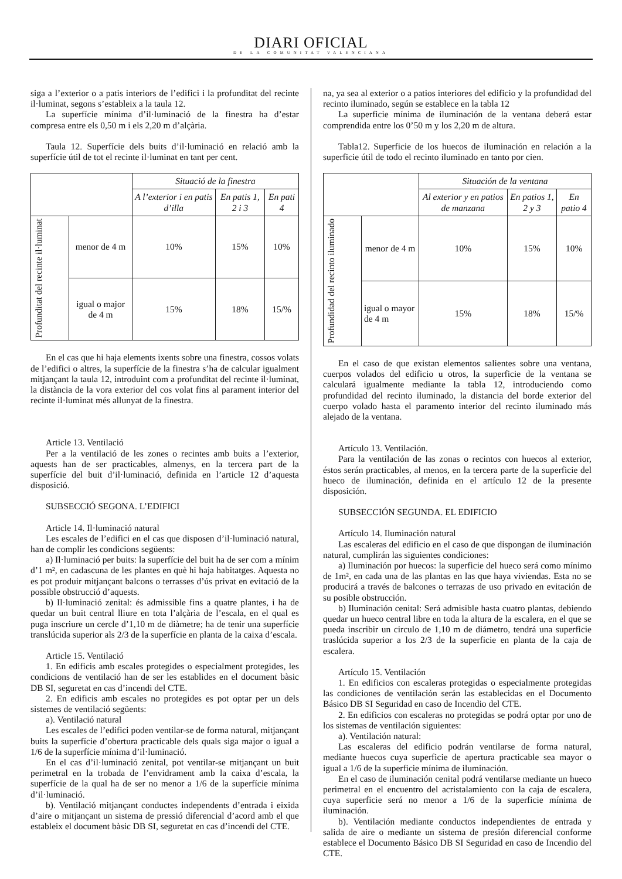DIARI OFICIAL
DE LA COMUNITAT VALENCIANA
siga a l’exterior o a patis interiors de l’edifici i la profunditat del recinte il·luminat, segons s’estableix a la taula 12.
La superfície mínima d’il·luminació de la finestra ha d’estar compresa entre els 0,50 m i els 2,20 m d’alçària.
Taula 12. Superfície dels buits d’il·luminació en relació amb la superfície útil de tot el recinte il·luminat en tant per cent.
| | | Situació de la finestra | | |
| | | A l’exterior i en patis d’illa | En patis 1, 2 i 3 | En pati 4 |
| Profunditat del recinte il·luminat | menor de 4 m | 10% | 15% | 10% |
| | igual o major de 4 m | 15% | 18% | 15/% |
En el cas que hi haja elements ixents sobre una finestra, cossos volats de l’edifici o altres, la superfície de la finestra s’ha de calcular igualment mitjançant la taula 12, introduint com a profunditat del recinte il·luminat, la distància de la vora exterior del cos volat fins al parament interior del recinte il·luminat més allunyat de la finestra.
Article 13. Ventilació
Per a la ventilació de les zones o recintes amb buits a l’exterior, aquests han de ser practicables, almenys, en la tercera part de la superfície del buit d’il·luminació, definida en l’article 12 d’aquesta disposició.
SUBSECCIÓ SEGONA. L’EDIFICI
Article 14. Il·luminació natural
Les escales de l’edifici en el cas que disposen d’il·luminació natural, han de complir les condicions següents:
a) Il·luminació per buits: la superfície del buit ha de ser com a mínim d’1 m², en cadascuna de les plantes en què hi haja habitatges. Aquesta no es pot produir mitjançant balcons o terrasses d’ús privat en evitació de la possible obstrucció d’aquests.
b) Il·luminació zenital: és admissible fins a quatre plantes, i ha de quedar un buit central lliure en tota l’alçària de l’escala, en el qual es puga inscriure un cercle d’1,10 m de diàmetre; ha de tenir una superfície translúcida superior als 2/3 de la superfície en planta de la caixa d’escala.
Article 15. Ventilació
1. En edificis amb escales protegides o especialment protegides, les condicions de ventilació han de ser les establides en el document bàsic DB SI, seguretat en cas d’incendi del CTE.
2. En edificis amb escales no protegides es pot optar per un dels sistemes de ventilació següents:
a). Ventilació natural
Les escales de l’edifici poden ventilar-se de forma natural, mitjançant buits la superfície d’obertura practicable dels quals siga major o igual a 1/6 de la superfície mínima d’il·luminació.
En el cas d’il·luminació zenital, pot ventilar-se mitjançant un buit perimetral en la trobada de l’envidrament amb la caixa d’escala, la superfície de la qual ha de ser no menor a 1/6 de la superfície mínima d’il·luminació.
b). Ventilació mitjançant conductes independents d’entrada i eixida d’aire o mitjançant un sistema de pressió diferencial d’acord amb el que estableix el document bàsic DB SI, seguretat en cas d’incendi del CTE.
na, ya sea al exterior o a patios interiores del edificio y la profundidad del recinto iluminado, según se establece en la tabla 12
La superficie mínima de iluminación de la ventana deberá estar comprendida entre los 0’50 m y los 2,20 m de altura.
Tabla12. Superficie de los huecos de iluminación en relación a la superficie útil de todo el recinto iluminado en tanto por cien.
| | | Situación de la ventana | | |
| | | Al exterior y en patios de manzana | En patios 1, 2 y 3 | En patio 4 |
| Profundidad del recinto iluminado | menor de 4 m | 10% | 15% | 10% |
| | igual o mayor de 4 m | 15% | 18% | 15/% |
En el caso de que existan elementos salientes sobre una ventana, cuerpos volados del edificio u otros, la superficie de la ventana se calculará igualmente mediante la tabla 12, introduciendo como profundidad del recinto iluminado, la distancia del borde exterior del cuerpo volado hasta el paramento interior del recinto iluminado más alejado de la ventana.
Artículo 13. Ventilación.
Para la ventilación de las zonas o recintos con huecos al exterior, éstos serán practicables, al menos, en la tercera parte de la superficie del hueco de iluminación, definida en el artículo 12 de la presente disposición.
SUBSECCIÓN SEGUNDA. EL EDIFICIO
Artículo 14. Iluminación natural
Las escaleras del edificio en el caso de que dispongan de iluminación natural, cumplirán las siguientes condiciones:
a) Iluminación por huecos: la superficie del hueco será como mínimo de 1m², en cada una de las plantas en las que haya viviendas. Esta no se producirá a través de balcones o terrazas de uso privado en evitación de su posible obstrucción.
b) Iluminación cenital: Será admisible hasta cuatro plantas, debiendo quedar un hueco central libre en toda la altura de la escalera, en el que se pueda inscribir un circulo de 1,10 m de diámetro, tendrá una superficie traslúcida superior a los 2/3 de la superficie en planta de la caja de escalera.
Artículo 15. Ventilación
1. En edificios con escaleras protegidas o especialmente protegidas las condiciones de ventilación serán las establecidas en el Documento Básico DB SI Seguridad en caso de Incendio del CTE.
2. En edificios con escaleras no protegidas se podrá optar por uno de los sistemas de ventilación siguientes:
a). Ventilación natural:
Las escaleras del edificio podrán ventilarse de forma natural, mediante huecos cuya superficie de apertura practicable sea mayor o igual a 1/6 de la superficie mínima de iluminación.
En el caso de iluminación cenital podrá ventilarse mediante un hueco perimetral en el encuentro del acristalamiento con la caja de escalera, cuya superficie será no menor a 1/6 de la superficie mínima de iluminación.
b). Ventilación mediante conductos independientes de entrada y salida de aire o mediante un sistema de presión diferencial conforme establece el Documento Básico DB SI Seguridad en caso de Incendio del CTE.